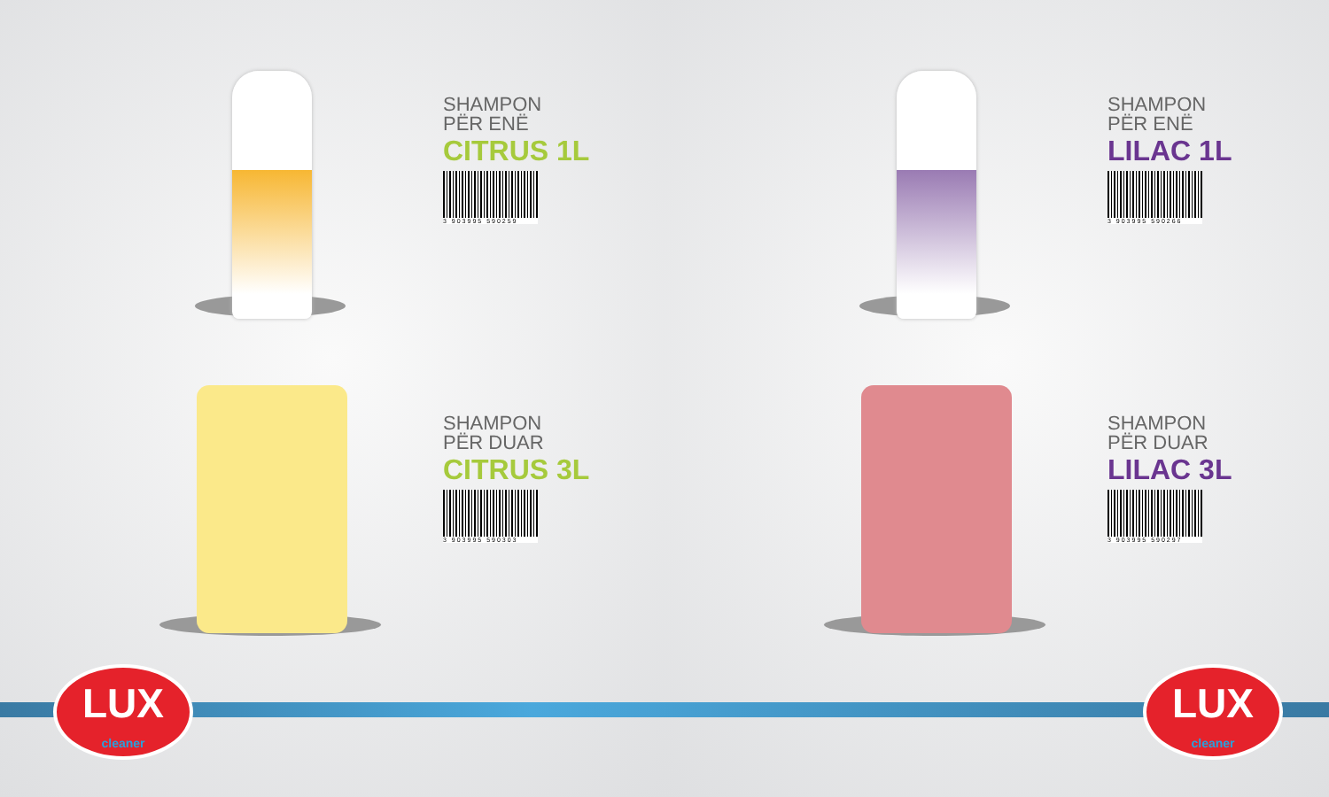SHAMPON
PËR ENË
CITRUS 1L
3 903995 590259
SHAMPON
PËR DUAR
CITRUS 3L
3 903995 590303
SHAMPON
PËR ENË
LILAC 1L
3 903995 590266
SHAMPON
PËR DUAR
LILAC 3L
3 903995 590297
LUX
cleaner
LUX
cleaner